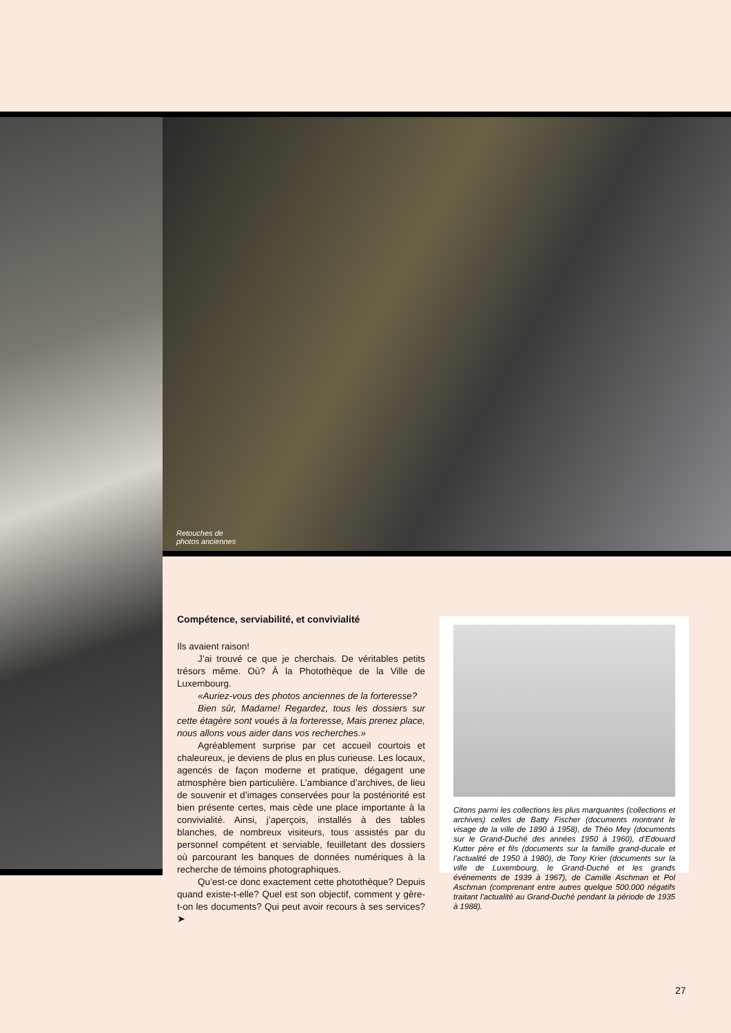Retouches de
photos anciennes
Compétence, serviabilité, et convivialité
Ils avaient raison!
J’ai trouvé ce que je cherchais. De véritables petits trésors même. Où? À la Photothèque de la Ville de Luxembourg.
«Auriez-vous des photos anciennes de la forteresse?
Bien sûr, Madame! Regardez, tous les dossiers sur cette étagère sont voués à la forteresse, Mais prenez place, nous allons vous aider dans vos recherches.»
Agréablement surprise par cet accueil courtois et chaleureux, je deviens de plus en plus curieuse. Les locaux, agencés de façon moderne et pratique, dégagent une atmosphère bien particulière. L’ambiance d’archives, de lieu de souvenir et d’images conservées pour la postériorité est bien présente certes, mais cède une place importante à la convivialité. Ainsi, j’aperçois, installés à des tables blanches, de nombreux visiteurs, tous assistés par du personnel compétent et serviable, feuilletant des dossiers où parcourant les banques de données numériques à la recherche de témoins photographiques.
Qu’est-ce donc exactement cette photothèque? Depuis quand existe-t-elle? Quel est son objectif, comment y gère-t-on les documents? Qui peut avoir recours à ses services? ➤
Citons parmi les collections les plus marquantes (collections et archives) celles de Batty Fischer (documents montrant le visage de la ville de 1890 à 1958), de Théo Mey (documents sur le Grand-Duché des années 1950 à 1960), d’Edouard Kutter père et fils (documents sur la famille grand-ducale et l’actualité de 1950 à 1980), de Tony Krier (documents sur la ville de Luxembourg, le Grand-Duché et les grands événements de 1939 à 1967), de Camille Aschman et Pol Aschman (comprenant entre autres quelque 500.000 négatifs traitant l’actualité au Grand-Duché pendant la période de 1935 à 1988).
27